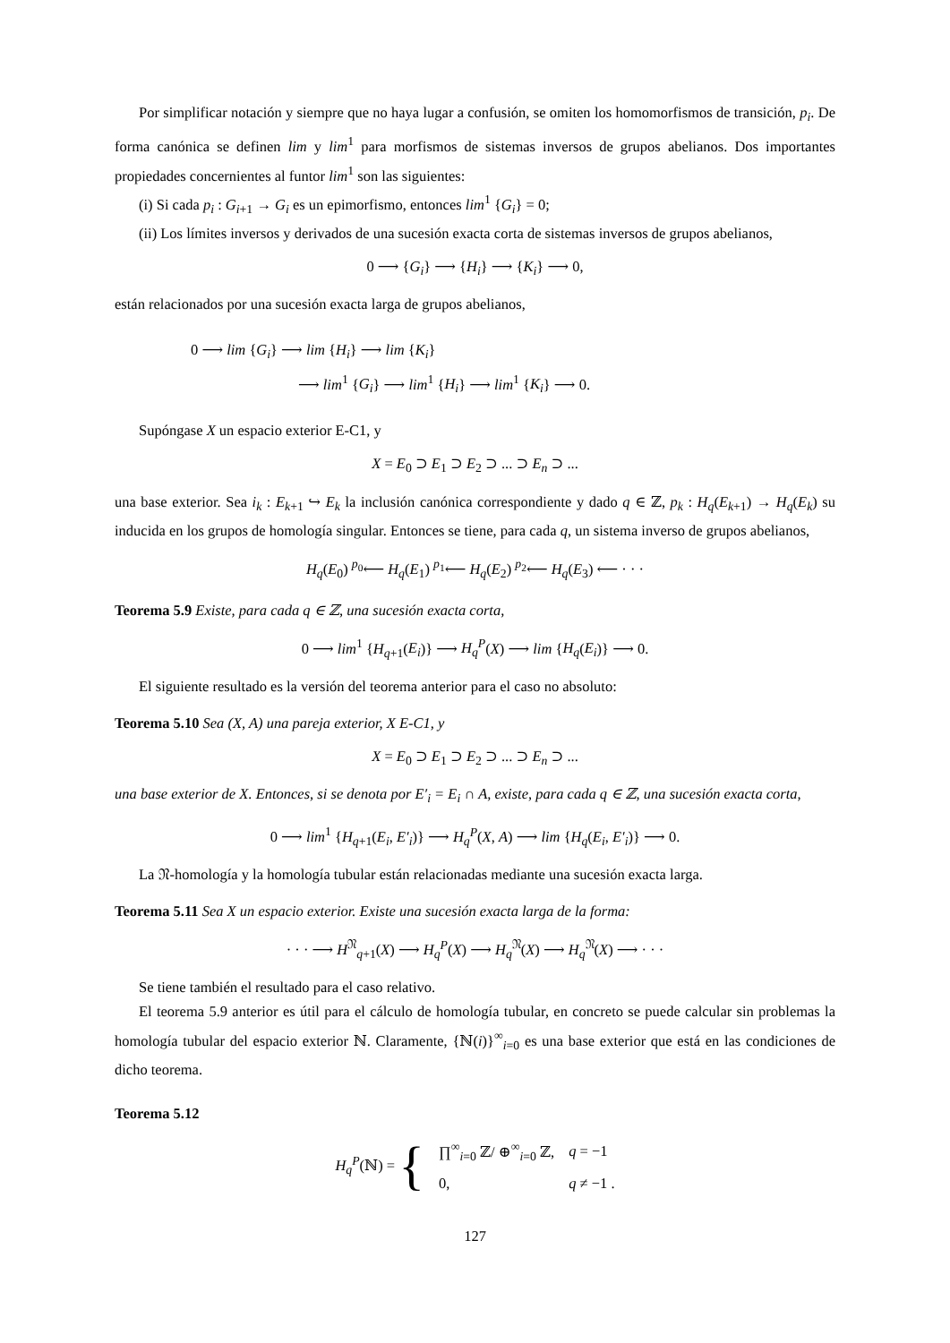Por simplificar notación y siempre que no haya lugar a confusión, se omiten los homomorfismos de transición, p<sub>i</sub>. De forma canónica se definen lim y lim<sup>1</sup> para morfismos de sistemas inversos de grupos abelianos. Dos importantes propiedades concernientes al funtor lim<sup>1</sup> son las siguientes:
(i) Si cada p<sub>i</sub> : G<sub>i+1</sub> → G<sub>i</sub> es un epimorfismo, entonces lim<sup>1</sup> {G<sub>i</sub>} = 0;
(ii) Los límites inversos y derivados de una sucesión exacta corta de sistemas inversos de grupos abelianos,
0 ⟶ {G<sub>i</sub>} ⟶ {H<sub>i</sub>} ⟶ {K<sub>i</sub>} ⟶ 0,
están relacionados por una sucesión exacta larga de grupos abelianos,
0 ⟶ lim {G<sub>i</sub>} ⟶ lim {H<sub>i</sub>} ⟶ lim {K<sub>i</sub>}
⟶ lim<sup>1</sup> {G<sub>i</sub>} ⟶ lim<sup>1</sup> {H<sub>i</sub>} ⟶ lim<sup>1</sup> {K<sub>i</sub>} ⟶ 0.
Supóngase X un espacio exterior E-C1, y
X = E<sub>0</sub> ⊃ E<sub>1</sub> ⊃ E<sub>2</sub> ⊃ ... ⊃ E<sub>n</sub> ⊃ ...
una base exterior. Sea i<sub>k</sub> : E<sub>k+1</sub> ↪ E<sub>k</sub> la inclusión canónica correspondiente y dado q ∈ ℤ, p<sub>k</sub> : H<sub>q</sub>(E<sub>k+1</sub>) → H<sub>q</sub>(E<sub>k</sub>) su inducida en los grupos de homología singular. Entonces se tiene, para cada q, un sistema inverso de grupos abelianos,
H<sub>q</sub>(E<sub>0</sub>) <sup>p<sub>0</sub></sup>⟵ H<sub>q</sub>(E<sub>1</sub>) <sup>p<sub>1</sub></sup>⟵ H<sub>q</sub>(E<sub>2</sub>) <sup>p<sub>2</sub></sup>⟵ H<sub>q</sub>(E<sub>3</sub>) ⟵ · · ·
Teorema 5.9 Existe, para cada q ∈ ℤ, una sucesión exacta corta,
0 ⟶ lim<sup>1</sup> {H<sub>q+1</sub>(E<sub>i</sub>)} ⟶ H<sub>q</sub><sup>P</sup>(X) ⟶ lim {H<sub>q</sub>(E<sub>i</sub>)} ⟶ 0.
El siguiente resultado es la versión del teorema anterior para el caso no absoluto:
Teorema 5.10 Sea (X, A) una pareja exterior, X E-C1, y
X = E<sub>0</sub> ⊃ E<sub>1</sub> ⊃ E<sub>2</sub> ⊃ ... ⊃ E<sub>n</sub> ⊃ ...
una base exterior de X. Entonces, si se denota por E′<sub>i</sub> = E<sub>i</sub> ∩ A, existe, para cada q ∈ ℤ, una sucesión exacta corta,
0 ⟶ lim<sup>1</sup> {H<sub>q+1</sub>(E<sub>i</sub>, E′<sub>i</sub>)} ⟶ H<sub>q</sub><sup>P</sup>(X, A) ⟶ lim {H<sub>q</sub>(E<sub>i</sub>, E′<sub>i</sub>)} ⟶ 0.
La 𝔑-homología y la homología tubular están relacionadas mediante una sucesión exacta larga.
Teorema 5.11 Sea X un espacio exterior. Existe una sucesión exacta larga de la forma:
· · · ⟶ H<sup>𝔑</sup><sub>q+1</sub>(X) ⟶ H<sub>q</sub><sup>P</sup>(X) ⟶ H<sub>q</sub><sup>𝔑</sup>(X) ⟶ H<sub>q</sub><sup>𝔑</sup>(X) ⟶ · · ·
Se tiene también el resultado para el caso relativo.
El teorema 5.9 anterior es útil para el cálculo de homología tubular, en concreto se puede calcular sin problemas la homología tubular del espacio exterior ℕ. Claramente, {ℕ(i)}<sup>∞</sup><sub>i=0</sub> es una base exterior que está en las condiciones de dicho teorema.
Teorema 5.12
| H<sub>q</sub><sup>P</sup> (ℕ) = { | ∏<sup>∞</sup><sub>i=0</sub> ℤ/ ⊕<sup>∞</sup><sub>i=0</sub> ℤ, | q = −1 |
| | 0, | q ≠ −1 . |
127